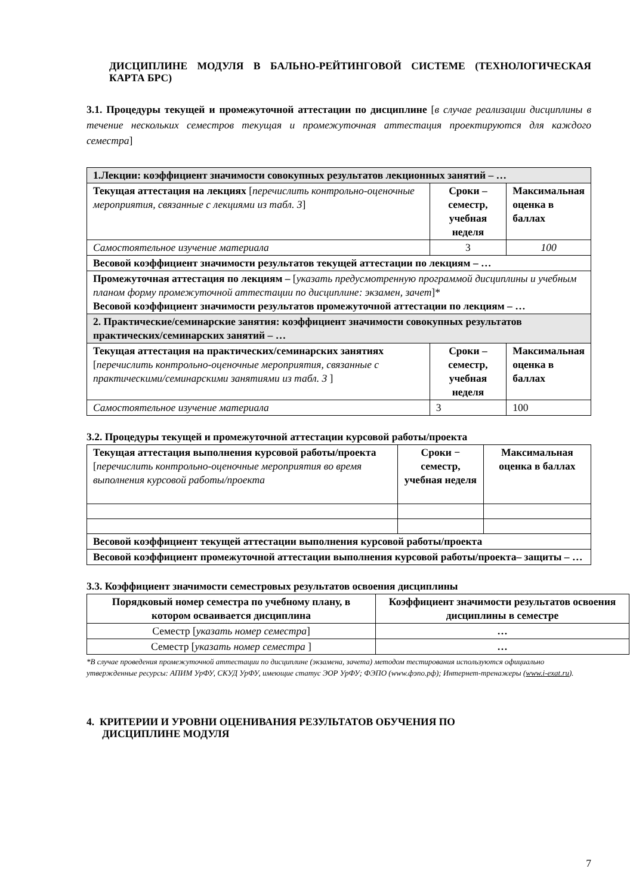ДИСЦИПЛИНЕ МОДУЛЯ В БАЛЬНО-РЕЙТИНГОВОЙ СИСТЕМЕ (ТЕХНОЛОГИЧЕСКАЯ КАРТА БРС)
3.1. Процедуры текущей и промежуточной аттестации по дисциплине [в случае реализации дисциплины в течение нескольких семестров текущая и промежуточная аттестация проектируются для каждого семестра]
| 1.Лекции: коэффициент значимости совокупных результатов лекционных занятий – … | | |
| Текущая аттестация на лекциях [ перечислить контрольно-оценочные мероприятия, связанные с лекциями из табл. 3 ] | Сроки – семестр, учебная неделя | Максимальная оценка в баллах |
| Самостоятельное изучение материала | 3 | 100 |
| Весовой коэффициент значимости результатов текущей аттестации по лекциям – … | | |
| Промежуточная аттестация по лекциям – [ указать предусмотренную программой дисциплины и учебным планом форму промежуточной аттестации по дисциплине: экзамен, зачет ]* Весовой коэффициент значимости результатов промежуточной аттестации по лекциям – … | | |
| 2. Практические/семинарские занятия: коэффициент значимости совокупных результатов практических/семинарских занятий – … | | |
| Текущая аттестация на практических/семинарских занятиях [ перечислить контрольно-оценочные мероприятия, связанные с практическими/семинарскими занятиями из табл. 3 ] | Сроки – семестр, учебная неделя | Максимальная оценка в баллах |
| Самостоятельное изучение материала | 3 | 100 |
3.2. Процедуры текущей и промежуточной аттестации курсовой работы/проекта
| Текущая аттестация выполнения курсовой работы/проекта [ перечислить контрольно-оценочные мероприятия во время выполнения курсовой работы/проекта | Сроки − семестр, учебная неделя | Максимальная оценка в баллах |
| Весовой коэффициент текущей аттестации выполнения курсовой работы/проекта | | |
| Весовой коэффициент промежуточной аттестации выполнения курсовой работы/проекта– защиты – … | | |
3.3. Коэффициент значимости семестровых результатов освоения дисциплины
| Порядковый номер семестра по учебному плану, в котором осваивается дисциплина | Коэффициент значимости результатов освоения дисциплины в семестре |
| --- | --- |
| Семестр [ указать номер семестра ] | … |
| Семестр [ указать номер семестра ] | … |
*В случае проведения промежуточной аттестации по дисциплине (экзамена, зачета) методом тестирования используются официально утвержденные ресурсы: АПИМ УрФУ, СКУД УрФУ, имеющие статус ЭОР УрФУ; ФЭПО (www.фэпо.рф); Интернет-тренажеры (www.i-exat.ru).
4. КРИТЕРИИ И УРОВНИ ОЦЕНИВАНИЯ РЕЗУЛЬТАТОВ ОБУЧЕНИЯ ПО
ДИСЦИПЛИНЕ МОДУЛЯ
7